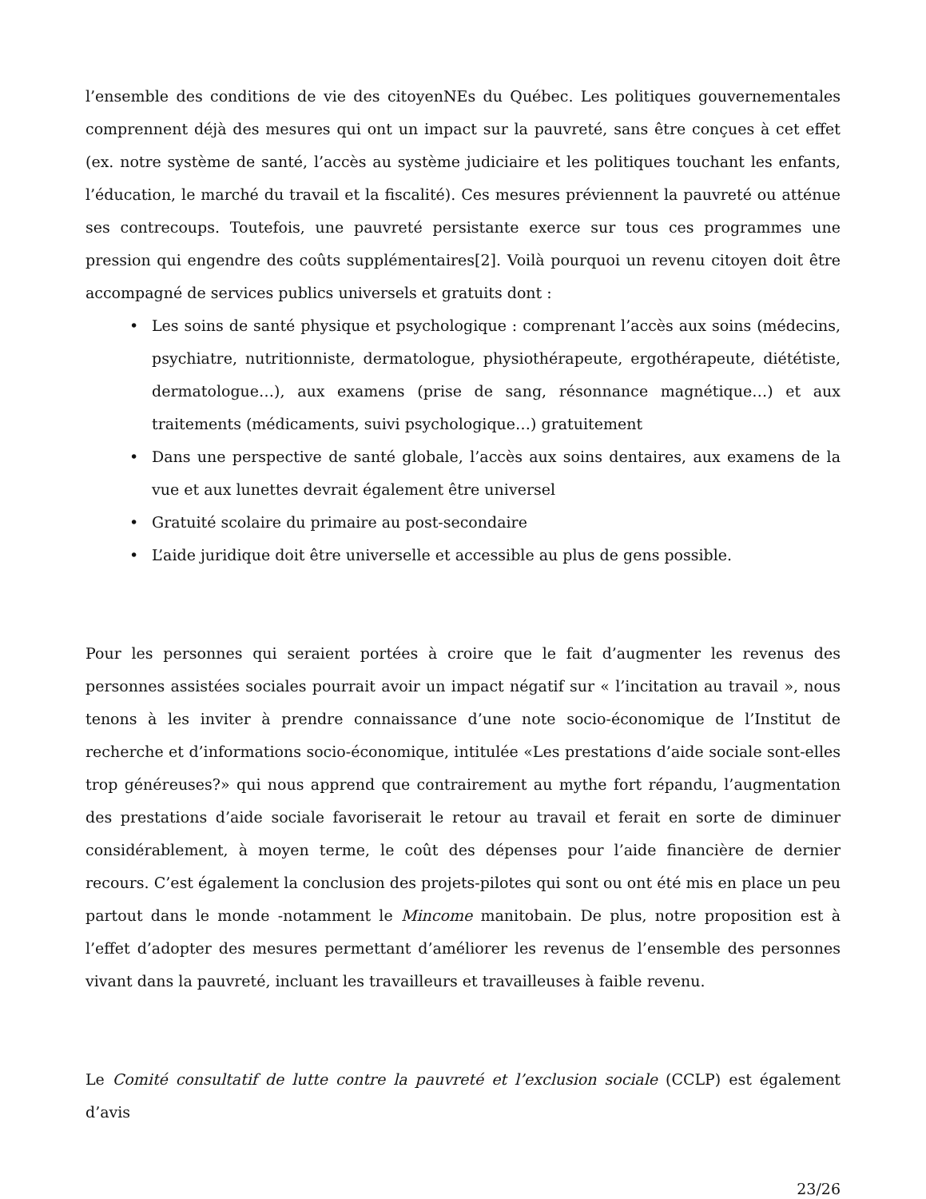l’ensemble des conditions de vie des citoyenNEs du Québec. Les politiques gouvernementales comprennent déjà des mesures qui ont un impact sur la pauvreté, sans être conçues à cet effet (ex. notre système de santé, l’accès au système judiciaire et les politiques touchant les enfants, l’éducation, le marché du travail et la fiscalité). Ces mesures préviennent la pauvreté ou atténue ses contrecoups. Toutefois, une pauvreté persistante exerce sur tous ces programmes une pression qui engendre des coûts supplémentaires[2]. Voilà pourquoi un revenu citoyen doit être accompagné de services publics universels et gratuits dont :
• Les soins de santé physique et psychologique : comprenant l’accès aux soins (médecins, psychiatre, nutritionniste, dermatologue, physiothérapeute, ergothérapeute, diététiste, dermatologue…), aux examens (prise de sang, résonnance magnétique…) et aux traitements (médicaments, suivi psychologique…) gratuitement
• Dans une perspective de santé globale, l’accès aux soins dentaires, aux examens de la vue et aux lunettes devrait également être universel
• Gratuité scolaire du primaire au post-secondaire
• L’aide juridique doit être universelle et accessible au plus de gens possible.
Pour les personnes qui seraient portées à croire que le fait d’augmenter les revenus des personnes assistées sociales pourrait avoir un impact négatif sur « l’incitation au travail », nous tenons à les inviter à prendre connaissance d’une note socio-économique de l’Institut de recherche et d’informations socio-économique, intitulée «Les prestations d’aide sociale sont-elles trop généreuses?» qui nous apprend que contrairement au mythe fort répandu, l’augmentation des prestations d’aide sociale favoriserait le retour au travail et ferait en sorte de diminuer considérablement, à moyen terme, le coût des dépenses pour l’aide financière de dernier recours. C’est également la conclusion des projets-pilotes qui sont ou ont été mis en place un peu partout dans le monde -notamment le Mincome manitobain. De plus, notre proposition est à l’effet d’adopter des mesures permettant d’améliorer les revenus de l’ensemble des personnes vivant dans la pauvreté, incluant les travailleurs et travailleuses à faible revenu.
Le Comité consultatif de lutte contre la pauvreté et l’exclusion sociale (CCLP) est également d’avis
23/26